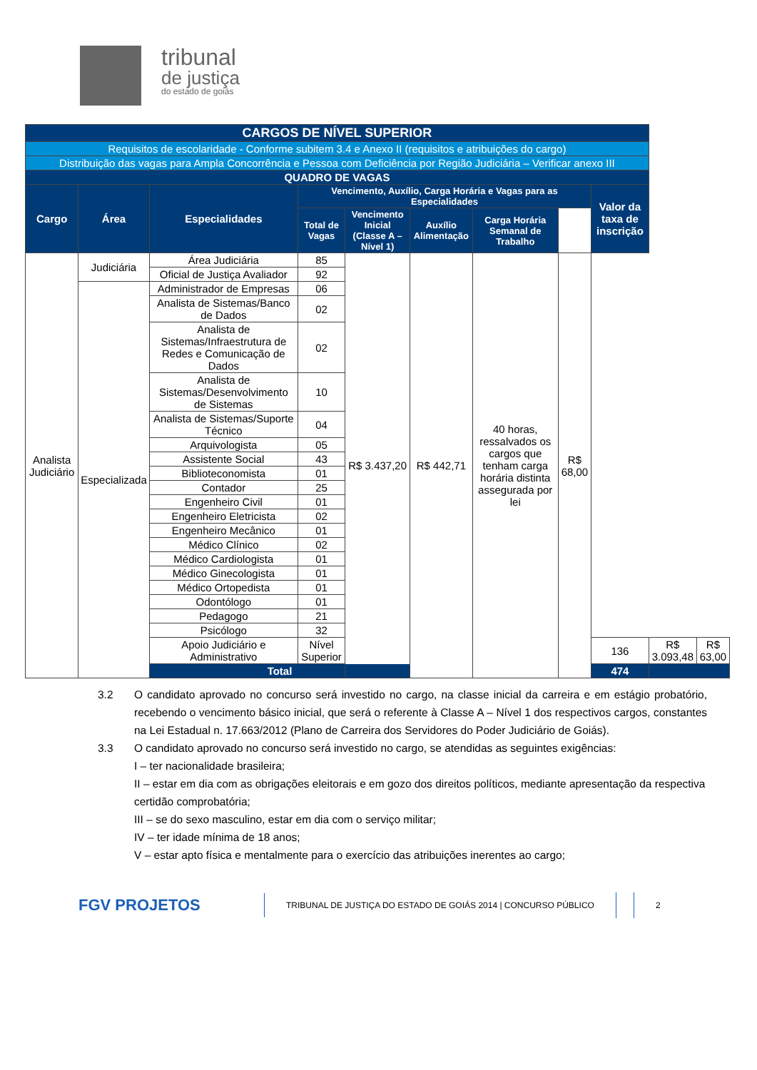tribunal
de justiça
do estado de goiás
| CARGOS DE NÍVEL SUPERIOR | | | | | | | | | | |
| Requisitos de escolaridade - Conforme subitem 3.4 e Anexo II (requisitos e atribuições do cargo) | | | | | | | | | | |
| Distribuição das vagas para Ampla Concorrência e Pessoa com Deficiência por Região Judiciária – Verificar anexo III | | | | | | | | | | |
| QUADRO DE VAGAS | | | | | | | | | | |
| Cargo | Área | Especialidades | Vencimento, Auxílio, Carga Horária e Vagas para as Especialidades | | | | | Valor da taxa de inscrição | | |
| | | | Total de Vagas | Vencimento Inicial (Classe A – Nível 1) | Auxílio Alimentação | Carga Horária Semanal de Trabalho | | | | |
| Analista Judiciário | Judiciária | Área Judiciária | 85 | R$ 3.437,20 | R$ 442,71 | 40 horas, ressalvados os cargos que tenham carga horária distinta assegurada por lei | R$ 68,00 | | | |
| | | Oficial de Justiça Avaliador | 92 | | | | | | | |
| | Especializada | Administrador de Empresas | 06 | | | | | | | |
| | | Analista de Sistemas/Banco de Dados | 02 | | | | | | | |
| | | Analista de Sistemas/Infraestrutura de Redes e Comunicação de Dados | 02 | | | | | | | |
| | | Analista de Sistemas/Desenvolvimento de Sistemas | 10 | | | | | | | |
| | | Analista de Sistemas/Suporte Técnico | 04 | | | | | | | |
| | | Arquivologista | 05 | | | | | | | |
| | | Assistente Social | 43 | | | | | | | |
| | | Biblioteconomista | 01 | | | | | | | |
| | | Contador | 25 | | | | | | | |
| | | Engenheiro Civil | 01 | | | | | | | |
| | | Engenheiro Eletricista | 02 | | | | | | | |
| | | Engenheiro Mecânico | 01 | | | | | | | |
| | | Médico Clínico | 02 | | | | | | | |
| | | Médico Cardiologista | 01 | | | | | | | |
| | | Médico Ginecologista | 01 | | | | | | | |
| | | Médico Ortopedista | 01 | | | | | | | |
| | | Odontólogo | 01 | | | | | | | |
| | | Pedagogo | 21 | | | | | | | |
| | | Psicólogo | 32 | | | | | | | |
| | | Apoio Judiciário e Administrativo | Nível Superior | | | | | 136 | R$ 3.093,48 | R$ 63,00 |
| | | Total | | | | | | 474 | | |
3.2 O candidato aprovado no concurso será investido no cargo, na classe inicial da carreira e em estágio probatório, recebendo o vencimento básico inicial, que será o referente à Classe A – Nível 1 dos respectivos cargos, constantes na Lei Estadual n. 17.663/2012 (Plano de Carreira dos Servidores do Poder Judiciário de Goiás).
3.3 O candidato aprovado no concurso será investido no cargo, se atendidas as seguintes exigências:
I – ter nacionalidade brasileira;
II – estar em dia com as obrigações eleitorais e em gozo dos direitos políticos, mediante apresentação da respectiva certidão comprobatória;
III – se do sexo masculino, estar em dia com o serviço militar;
IV – ter idade mínima de 18 anos;
V – estar apto física e mentalmente para o exercício das atribuições inerentes ao cargo;
FGV PROJETOS TRIBUNAL DE JUSTIÇA DO ESTADO DE GOIÁS 2014 | CONCURSO PÚBLICO 2